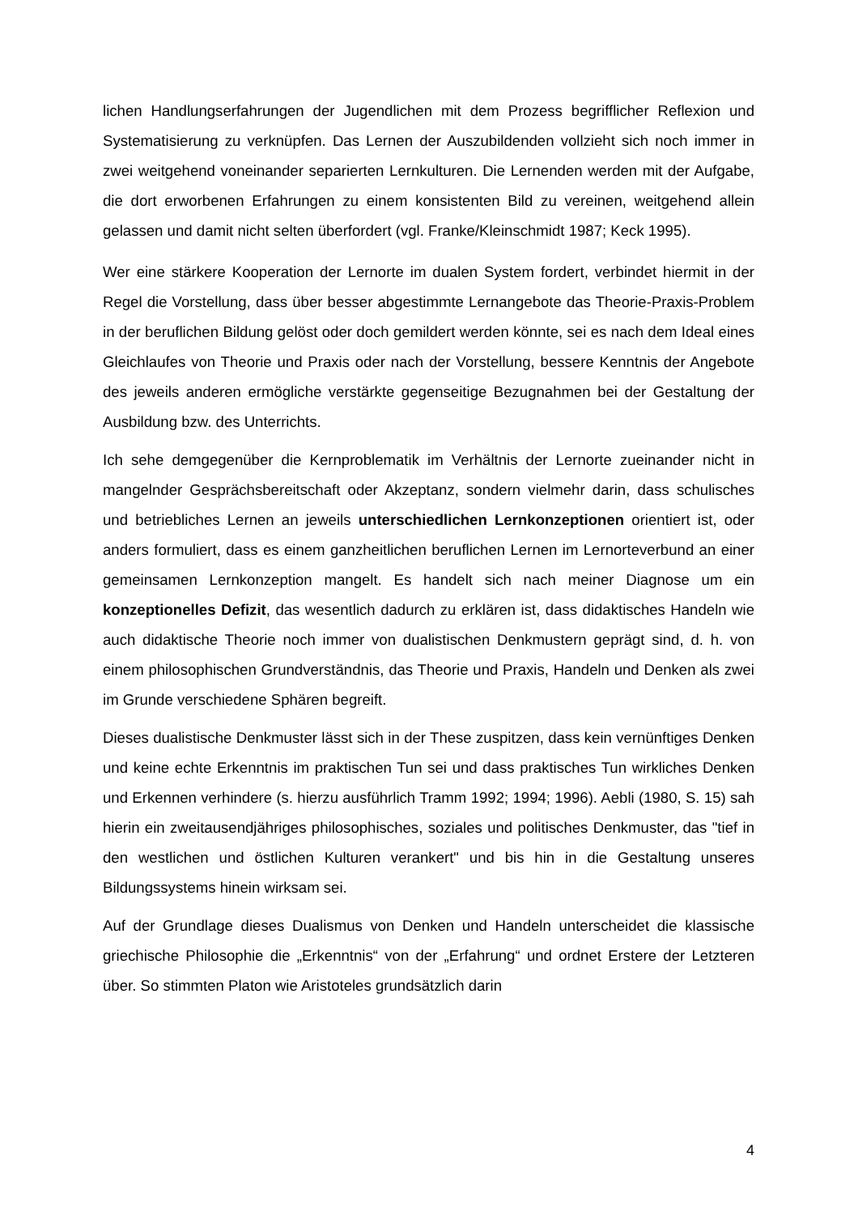lichen Handlungserfahrungen der Jugendlichen mit dem Prozess begrifflicher Reflexion und Systematisierung zu verknüpfen. Das Lernen der Auszubildenden vollzieht sich noch immer in zwei weitgehend voneinander separierten Lernkulturen. Die Lernenden werden mit der Aufgabe, die dort erworbenen Erfahrungen zu einem konsistenten Bild zu vereinen, weitgehend allein gelassen und damit nicht selten überfordert (vgl. Franke/Kleinschmidt 1987; Keck 1995).
Wer eine stärkere Kooperation der Lernorte im dualen System fordert, verbindet hiermit in der Regel die Vorstellung, dass über besser abgestimmte Lernangebote das Theorie-Praxis-Problem in der beruflichen Bildung gelöst oder doch gemildert werden könnte, sei es nach dem Ideal eines Gleichlaufes von Theorie und Praxis oder nach der Vorstellung, bessere Kenntnis der Angebote des jeweils anderen ermögliche verstärkte gegenseitige Bezugnahmen bei der Gestaltung der Ausbildung bzw. des Unterrichts.
Ich sehe demgegenüber die Kernproblematik im Verhältnis der Lernorte zueinander nicht in mangelnder Gesprächsbereitschaft oder Akzeptanz, sondern vielmehr darin, dass schulisches und betriebliches Lernen an jeweils unterschiedlichen Lernkonzeptionen orientiert ist, oder anders formuliert, dass es einem ganzheitlichen beruflichen Lernen im Lernorteverbund an einer gemeinsamen Lernkonzeption mangelt. Es handelt sich nach meiner Diagnose um ein konzeptionelles Defizit, das wesentlich dadurch zu erklären ist, dass didaktisches Handeln wie auch didaktische Theorie noch immer von dualistischen Denkmustern geprägt sind, d. h. von einem philosophischen Grundverständnis, das Theorie und Praxis, Handeln und Denken als zwei im Grunde verschiedene Sphären begreift.
Dieses dualistische Denkmuster lässt sich in der These zuspitzen, dass kein vernünftiges Denken und keine echte Erkenntnis im praktischen Tun sei und dass praktisches Tun wirkliches Denken und Erkennen verhindere (s. hierzu ausführlich Tramm 1992; 1994; 1996). Aebli (1980, S. 15) sah hierin ein zweitausendjähriges philosophisches, soziales und politisches Denkmuster, das "tief in den westlichen und östlichen Kulturen verankert" und bis hin in die Gestaltung unseres Bildungssystems hinein wirksam sei.
Auf der Grundlage dieses Dualismus von Denken und Handeln unterscheidet die klassische griechische Philosophie die „Erkenntnis“ von der „Erfahrung“ und ordnet Erstere der Letzteren über. So stimmten Platon wie Aristoteles grundsätzlich darin
4